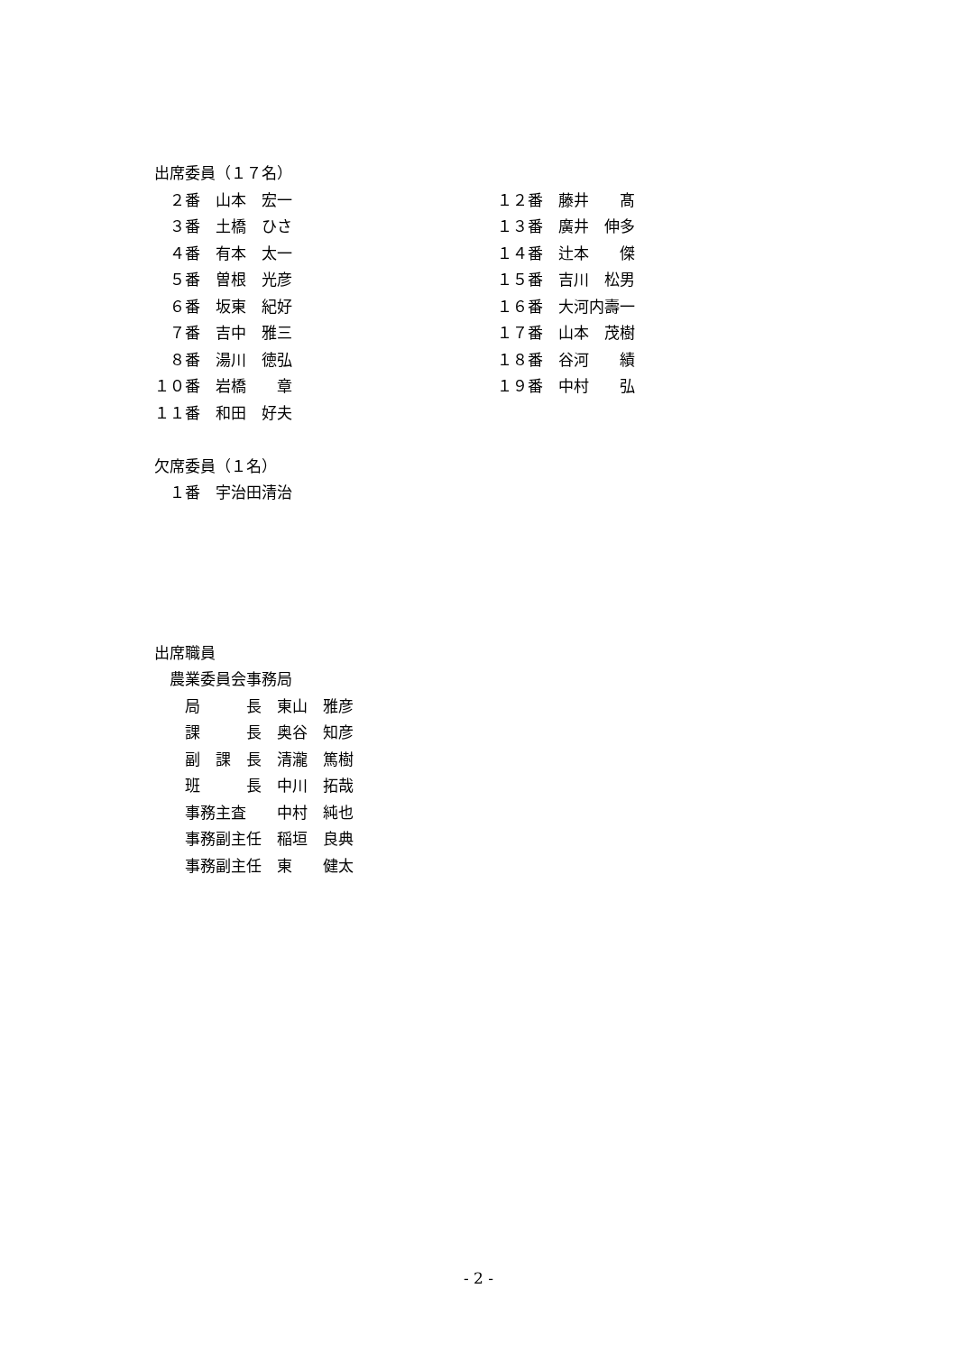出席委員（１７名）
　２番　山本　宏一
　３番　土橋　ひさ
　４番　有本　太一
　５番　曽根　光彦
　６番　坂東　紀好
　７番　吉中　雅三
　８番　湯川　徳弘
１０番　岩橋　　章
１１番　和田　好夫
１２番　藤井　　髙
１３番　廣井　伸多
１４番　辻本　　傑
１５番　吉川　松男
１６番　大河内壽一
１７番　山本　茂樹
１８番　谷河　　績
１９番　中村　　弘
欠席委員（１名）
　１番　宇治田清治
出席職員
　農業委員会事務局
　　局　　　長　東山　雅彦
　　課　　　長　奥谷　知彦
　　副　課　長　清瀧　篤樹
　　班　　　長　中川　拓哉
　　事務主査　　中村　純也
　　事務副主任　稲垣　良典
　　事務副主任　東　　健太
- 2 -